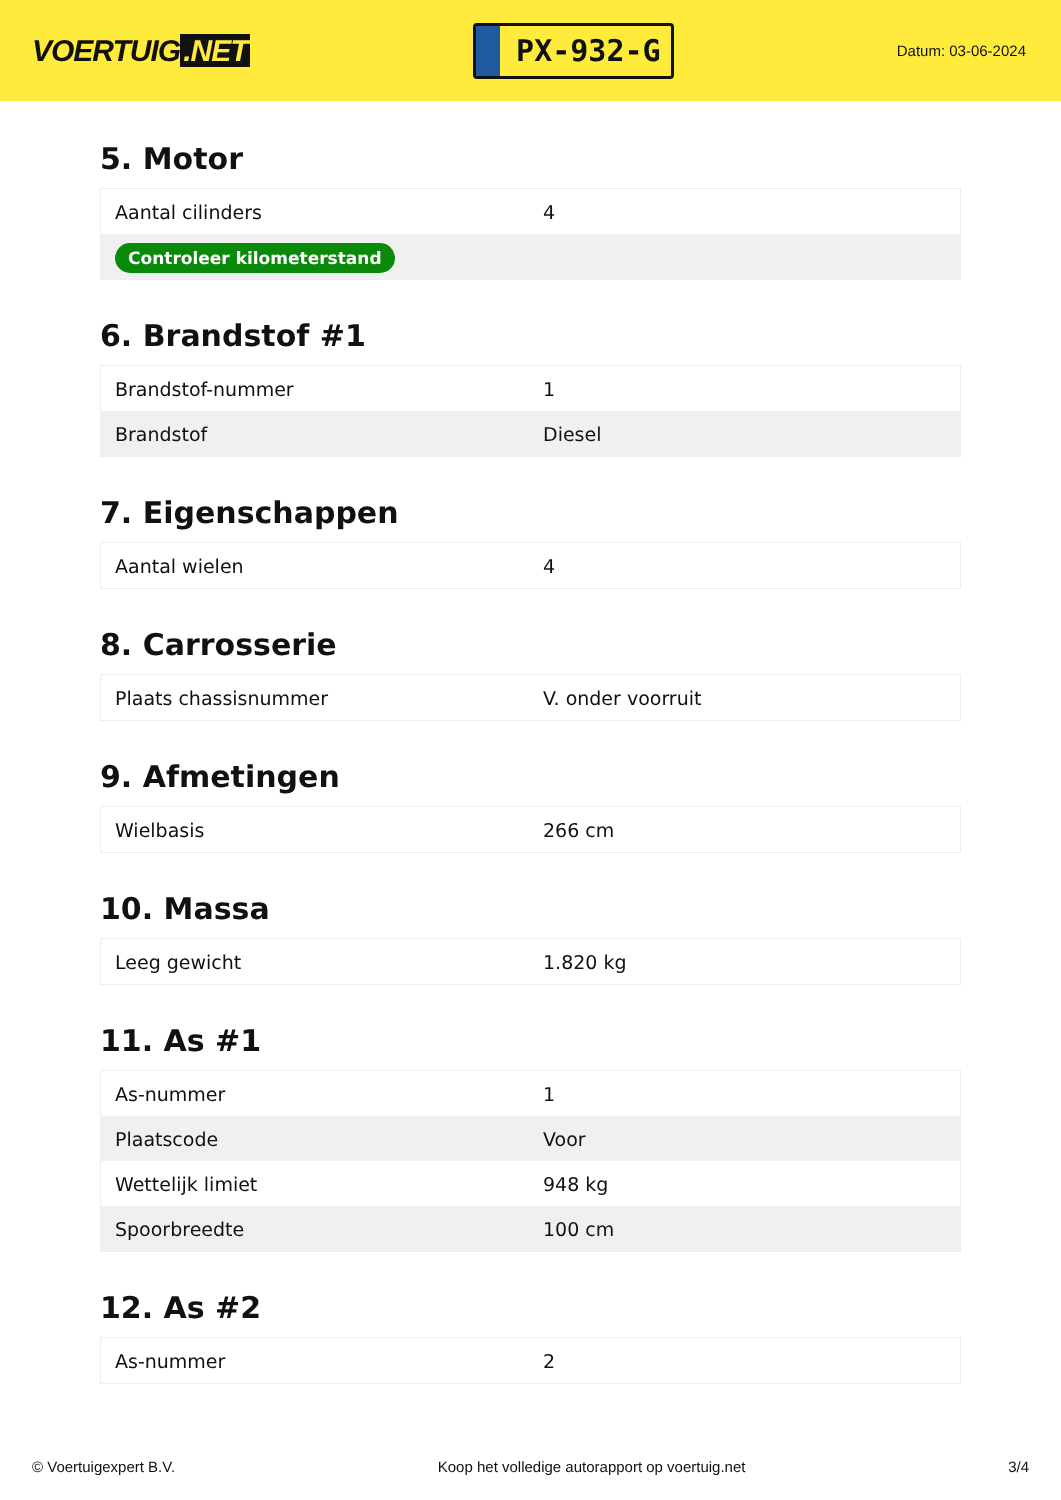VOERTUIG.NET
PX-932-G
Datum: 03-06-2024
5. Motor
| Aantal cilinders | 4 |
| Controleer kilometerstand | |
6. Brandstof #1
| Brandstof-nummer | 1 |
| Brandstof | Diesel |
7. Eigenschappen
| Aantal wielen | 4 |
8. Carrosserie
| Plaats chassisnummer | V. onder voorruit |
9. Afmetingen
| Wielbasis | 266 cm |
10. Massa
| Leeg gewicht | 1.820 kg |
11. As #1
| As-nummer | 1 |
| Plaatscode | Voor |
| Wettelijk limiet | 948 kg |
| Spoorbreedte | 100 cm |
12. As #2
| As-nummer | 2 |
© Voertuigexpert B.V. Koop het volledige autorapport op voertuig.net 3/4